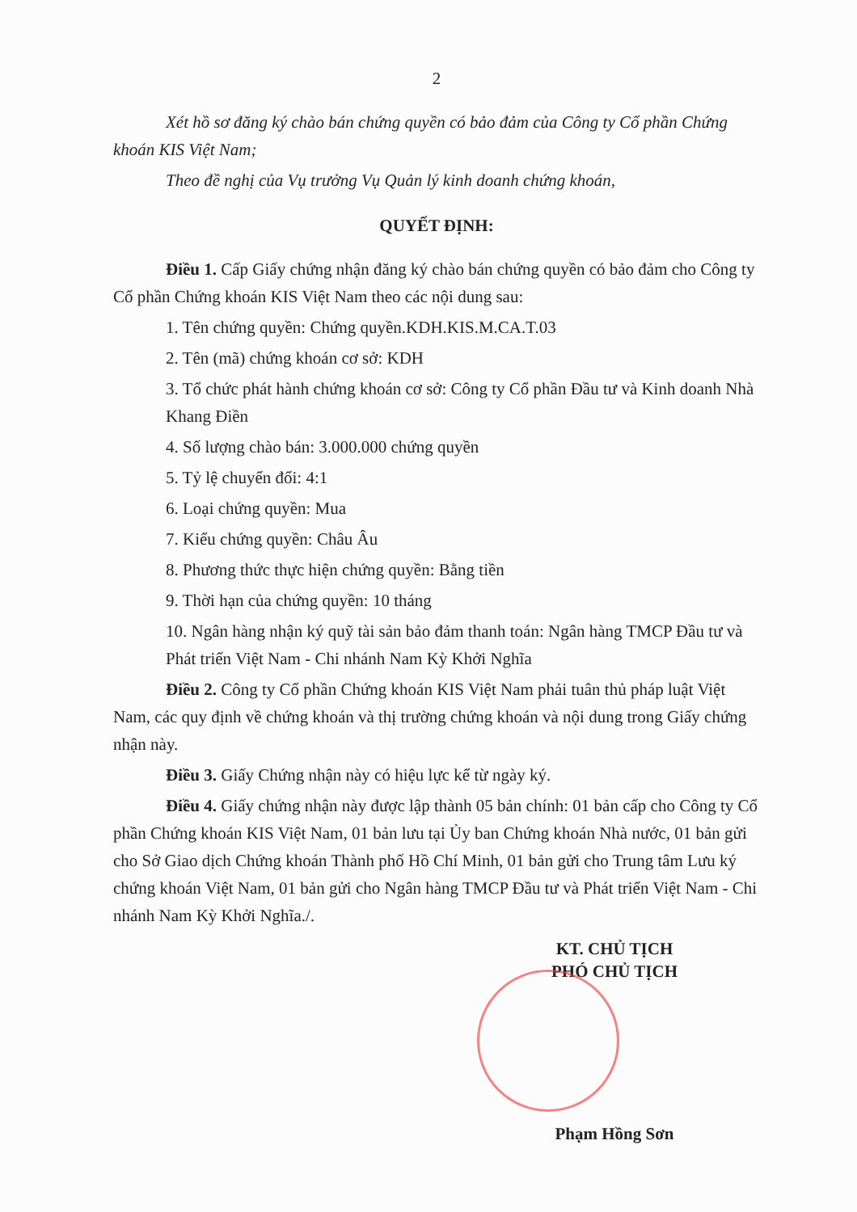2
Xét hồ sơ đăng ký chào bán chứng quyền có bảo đảm của Công ty Cổ phần Chứng khoán KIS Việt Nam;
Theo đề nghị của Vụ trưởng Vụ Quản lý kinh doanh chứng khoán,
QUYẾT ĐỊNH:
Điều 1. Cấp Giấy chứng nhận đăng ký chào bán chứng quyền có bảo đảm cho Công ty Cổ phần Chứng khoán KIS Việt Nam theo các nội dung sau:
1. Tên chứng quyền: Chứng quyền.KDH.KIS.M.CA.T.03
2. Tên (mã) chứng khoán cơ sở: KDH
3. Tổ chức phát hành chứng khoán cơ sở: Công ty Cổ phần Đầu tư và Kinh doanh Nhà Khang Điền
4. Số lượng chào bán: 3.000.000 chứng quyền
5. Tỷ lệ chuyển đổi: 4:1
6. Loại chứng quyền: Mua
7. Kiểu chứng quyền: Châu Âu
8. Phương thức thực hiện chứng quyền: Bằng tiền
9. Thời hạn của chứng quyền: 10 tháng
10. Ngân hàng nhận ký quỹ tài sản bảo đảm thanh toán: Ngân hàng TMCP Đầu tư và Phát triển Việt Nam - Chi nhánh Nam Kỳ Khởi Nghĩa
Điều 2. Công ty Cổ phần Chứng khoán KIS Việt Nam phải tuân thủ pháp luật Việt Nam, các quy định về chứng khoán và thị trường chứng khoán và nội dung trong Giấy chứng nhận này.
Điều 3. Giấy Chứng nhận này có hiệu lực kể từ ngày ký.
Điều 4. Giấy chứng nhận này được lập thành 05 bản chính: 01 bản cấp cho Công ty Cổ phần Chứng khoán KIS Việt Nam, 01 bản lưu tại Ủy ban Chứng khoán Nhà nước, 01 bản gửi cho Sở Giao dịch Chứng khoán Thành phố Hồ Chí Minh, 01 bản gửi cho Trung tâm Lưu ký chứng khoán Việt Nam, 01 bản gửi cho Ngân hàng TMCP Đầu tư và Phát triển Việt Nam - Chi nhánh Nam Kỳ Khởi Nghĩa./.
KT. CHỦ TỊCH
PHÓ CHỦ TỊCH
Phạm Hồng Sơn